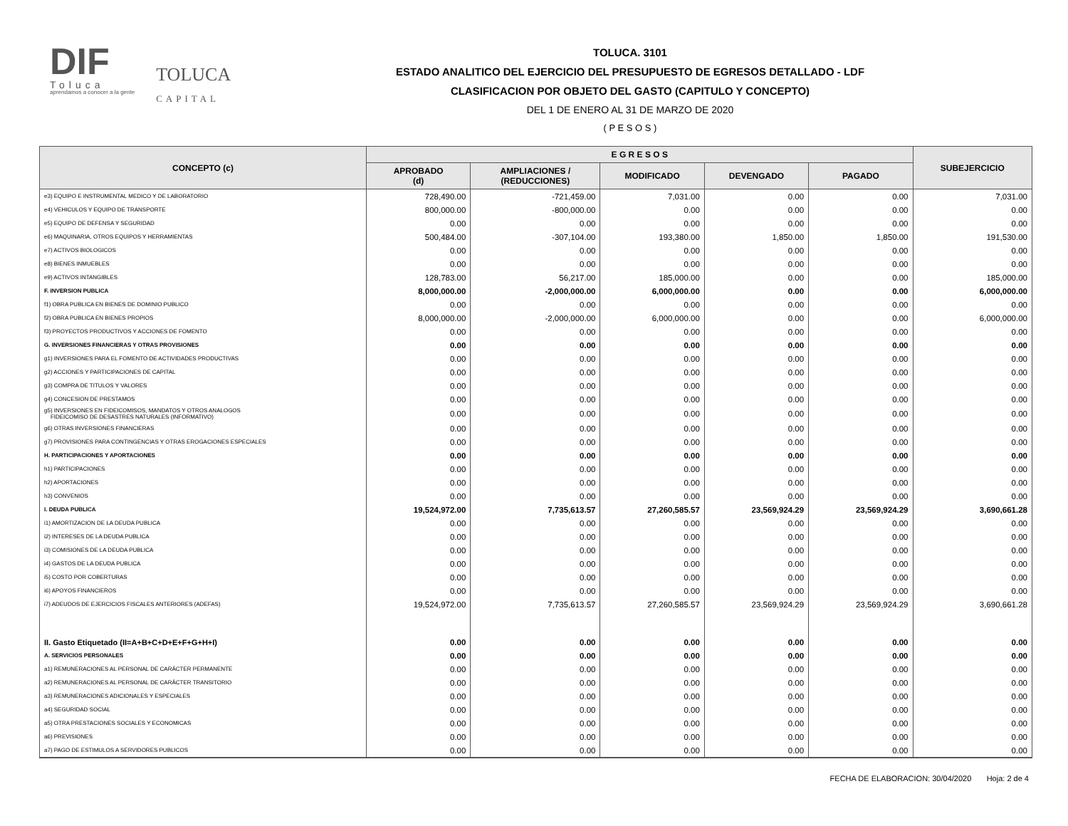DIF
Toluca
aprendamos a conocer a la gente
TOLUCA
CAPITAL
TOLUCA. 3101
ESTADO ANALITICO DEL EJERCICIO DEL PRESUPUESTO DE EGRESOS DETALLADO - LDF
CLASIFICACION POR OBJETO DEL GASTO (CAPITULO Y CONCEPTO)
DEL 1 DE ENERO AL 31 DE MARZO DE 2020
( P E S O S )
| CONCEPTO (c) | E G R E S O S | | | | | SUBEJERCICIO |
| --- | --- | --- | --- | --- | --- | --- |
| | APROBADO (d) | AMPLIACIONES / (REDUCCIONES) | MODIFICADO | DEVENGADO | PAGADO | |
| e3) EQUIPO E INSTRUMENTAL MEDICO Y DE LABORATORIO | 728,490.00 | -721,459.00 | 7,031.00 | 0.00 | 0.00 | 7,031.00 |
| e4) VEHICULOS Y EQUIPO DE TRANSPORTE | 800,000.00 | -800,000.00 | 0.00 | 0.00 | 0.00 | 0.00 |
| e5) EQUIPO DE DEFENSA Y SEGURIDAD | 0.00 | 0.00 | 0.00 | 0.00 | 0.00 | 0.00 |
| e6) MAQUINARIA, OTROS EQUIPOS Y HERRAMIENTAS | 500,484.00 | -307,104.00 | 193,380.00 | 1,850.00 | 1,850.00 | 191,530.00 |
| e7) ACTIVOS BIOLOGICOS | 0.00 | 0.00 | 0.00 | 0.00 | 0.00 | 0.00 |
| e8) BIENES INMUEBLES | 0.00 | 0.00 | 0.00 | 0.00 | 0.00 | 0.00 |
| e9) ACTIVOS INTANGIBLES | 128,783.00 | 56,217.00 | 185,000.00 | 0.00 | 0.00 | 185,000.00 |
| F. INVERSION PUBLICA | 8,000,000.00 | -2,000,000.00 | 6,000,000.00 | 0.00 | 0.00 | 6,000,000.00 |
| f1) OBRA PUBLICA EN BIENES DE DOMINIO PUBLICO | 0.00 | 0.00 | 0.00 | 0.00 | 0.00 | 0.00 |
| f2) OBRA PUBLICA EN BIENES PROPIOS | 8,000,000.00 | -2,000,000.00 | 6,000,000.00 | 0.00 | 0.00 | 6,000,000.00 |
| f3) PROYECTOS PRODUCTIVOS Y ACCIONES DE FOMENTO | 0.00 | 0.00 | 0.00 | 0.00 | 0.00 | 0.00 |
| G. INVERSIONES FINANCIERAS Y OTRAS PROVISIONES | 0.00 | 0.00 | 0.00 | 0.00 | 0.00 | 0.00 |
| g1) INVERSIONES PARA EL FOMENTO DE ACTIVIDADES PRODUCTIVAS | 0.00 | 0.00 | 0.00 | 0.00 | 0.00 | 0.00 |
| g2) ACCIONES Y PARTICIPACIONES DE CAPITAL | 0.00 | 0.00 | 0.00 | 0.00 | 0.00 | 0.00 |
| g3) COMPRA DE TITULOS Y VALORES | 0.00 | 0.00 | 0.00 | 0.00 | 0.00 | 0.00 |
| g4) CONCESION DE PRESTAMOS | 0.00 | 0.00 | 0.00 | 0.00 | 0.00 | 0.00 |
| g5) INVERSIONES EN FIDEICOMISOS, MANDATOS Y OTROS ANALOGOS FIDEICOMISO DE DESASTRES NATURALES (INFORMATIVO) | 0.00 | 0.00 | 0.00 | 0.00 | 0.00 | 0.00 |
| g6) OTRAS INVERSIONES FINANCIERAS | 0.00 | 0.00 | 0.00 | 0.00 | 0.00 | 0.00 |
| g7) PROVISIONES PARA CONTINGENCIAS Y OTRAS EROGACIONES ESPECIALES | 0.00 | 0.00 | 0.00 | 0.00 | 0.00 | 0.00 |
| H. PARTICIPACIONES Y APORTACIONES | 0.00 | 0.00 | 0.00 | 0.00 | 0.00 | 0.00 |
| h1) PARTICIPACIONES | 0.00 | 0.00 | 0.00 | 0.00 | 0.00 | 0.00 |
| h2) APORTACIONES | 0.00 | 0.00 | 0.00 | 0.00 | 0.00 | 0.00 |
| h3) CONVENIOS | 0.00 | 0.00 | 0.00 | 0.00 | 0.00 | 0.00 |
| I. DEUDA PUBLICA | 19,524,972.00 | 7,735,613.57 | 27,260,585.57 | 23,569,924.29 | 23,569,924.29 | 3,690,661.28 |
| i1) AMORTIZACION DE LA DEUDA PUBLICA | 0.00 | 0.00 | 0.00 | 0.00 | 0.00 | 0.00 |
| i2) INTERESES DE LA DEUDA PUBLICA | 0.00 | 0.00 | 0.00 | 0.00 | 0.00 | 0.00 |
| i3) COMISIONES DE LA DEUDA PUBLICA | 0.00 | 0.00 | 0.00 | 0.00 | 0.00 | 0.00 |
| i4) GASTOS DE LA DEUDA PUBLICA | 0.00 | 0.00 | 0.00 | 0.00 | 0.00 | 0.00 |
| i5) COSTO POR COBERTURAS | 0.00 | 0.00 | 0.00 | 0.00 | 0.00 | 0.00 |
| i6) APOYOS FINANCIEROS | 0.00 | 0.00 | 0.00 | 0.00 | 0.00 | 0.00 |
| i7) ADEUDOS DE EJERCICIOS FISCALES ANTERIORES (ADEFAS) | 19,524,972.00 | 7,735,613.57 | 27,260,585.57 | 23,569,924.29 | 23,569,924.29 | 3,690,661.28 |
| II. Gasto Etiquetado (II=A+B+C+D+E+F+G+H+I) | 0.00 | 0.00 | 0.00 | 0.00 | 0.00 | 0.00 |
| A. SERVICIOS PERSONALES | 0.00 | 0.00 | 0.00 | 0.00 | 0.00 | 0.00 |
| a1) REMUNERACIONES AL PERSONAL DE CARÁCTER PERMANENTE | 0.00 | 0.00 | 0.00 | 0.00 | 0.00 | 0.00 |
| a2) REMUNERACIONES AL PERSONAL DE CARÁCTER TRANSITORIO | 0.00 | 0.00 | 0.00 | 0.00 | 0.00 | 0.00 |
| a3) REMUNERACIONES ADICIONALES Y ESPECIALES | 0.00 | 0.00 | 0.00 | 0.00 | 0.00 | 0.00 |
| a4) SEGURIDAD SOCIAL | 0.00 | 0.00 | 0.00 | 0.00 | 0.00 | 0.00 |
| a5) OTRA PRESTACIONES SOCIALES Y ECONOMICAS | 0.00 | 0.00 | 0.00 | 0.00 | 0.00 | 0.00 |
| a6) PREVISIONES | 0.00 | 0.00 | 0.00 | 0.00 | 0.00 | 0.00 |
| a7) PAGO DE ESTIMULOS A SERVIDORES PUBLICOS | 0.00 | 0.00 | 0.00 | 0.00 | 0.00 | 0.00 |
FECHA DE ELABORACION: 30/04/2020 Hoja: 2 de 4